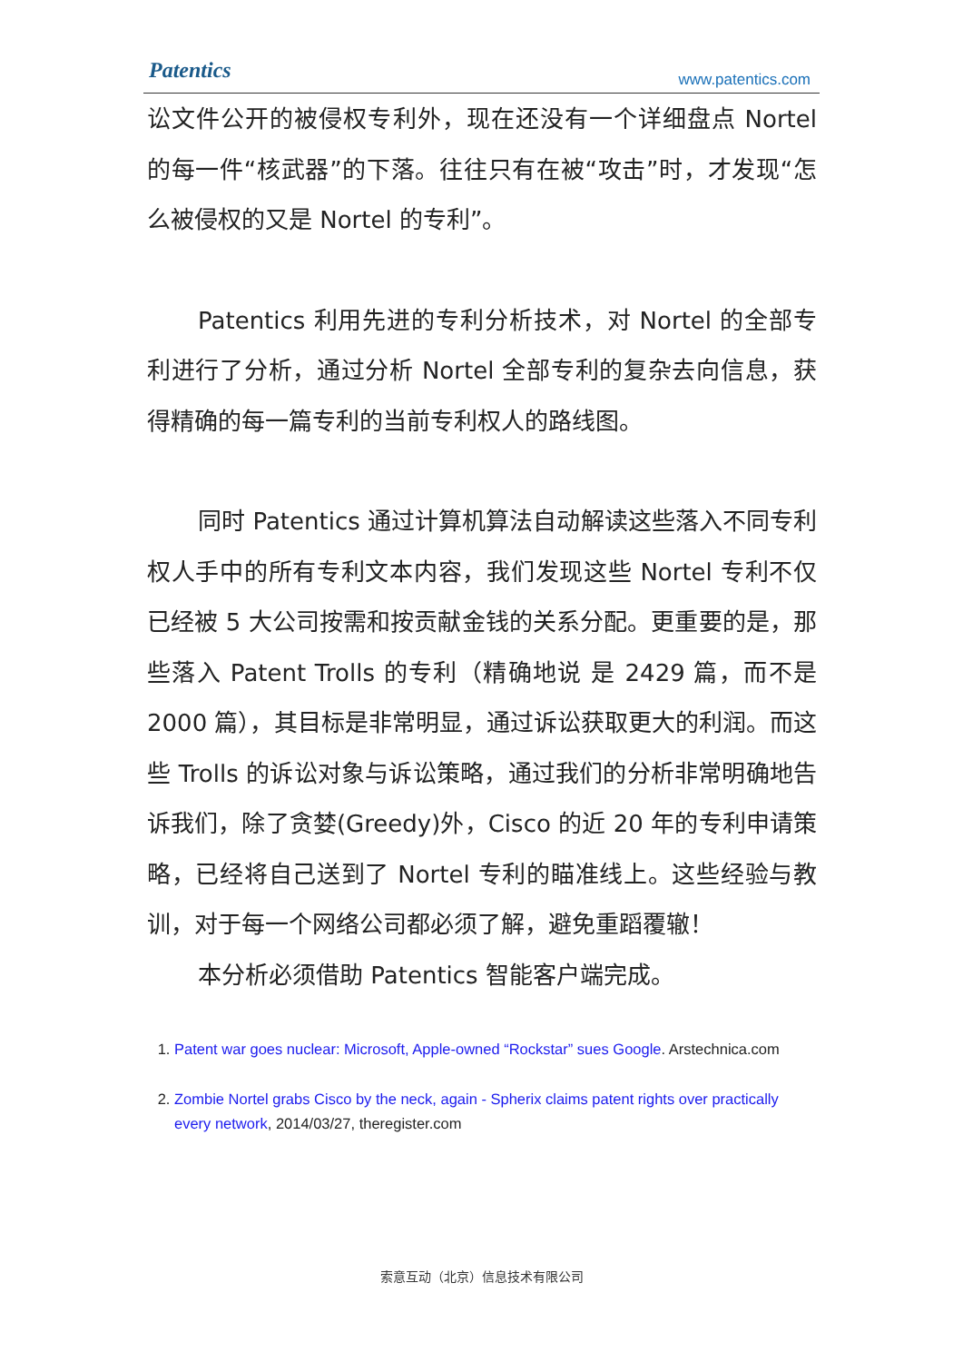Patentics www.patentics.com
讼文件公开的被侵权专利外，现在还没有一个详细盘点 Nortel 的每一件“核武器”的下落。往往只有在被“攻击”时，才发现“怎么被侵权的又是 Nortel 的专利”。
Patentics 利用先进的专利分析技术，对 Nortel 的全部专利进行了分析，通过分析 Nortel 全部专利的复杂去向信息，获得精确的每一篇专利的当前专利权人的路线图。
同时 Patentics 通过计算机算法自动解读这些落入不同专利权人手中的所有专利文本内容，我们发现这些 Nortel 专利不仅已经被 5 大公司按需和按贡献金钱的关系分配。更重要的是，那些落入 Patent Trolls 的专利（精确地说 是 2429 篇，而不是 2000 篇），其目标是非常明显，通过诉讼获取更大的利润。而这些 Trolls 的诉讼对象与诉讼策略，通过我们的分析非常明确地告诉我们，除了贪婪(Greedy)外，Cisco 的近 20 年的专利申请策略，已经将自己送到了 Nortel 专利的瞄准线上。这些经验与教训，对于每一个网络公司都必须了解，避免重蹈覆辙！
本分析必须借助 Patentics 智能客户端完成。
1. Patent war goes nuclear: Microsoft, Apple-owned “Rockstar” sues Google. Arstechnica.com
2. Zombie Nortel grabs Cisco by the neck, again - Spherix claims patent rights over practically every network, 2014/03/27, theregister.com
索意互动（北京）信息技术有限公司